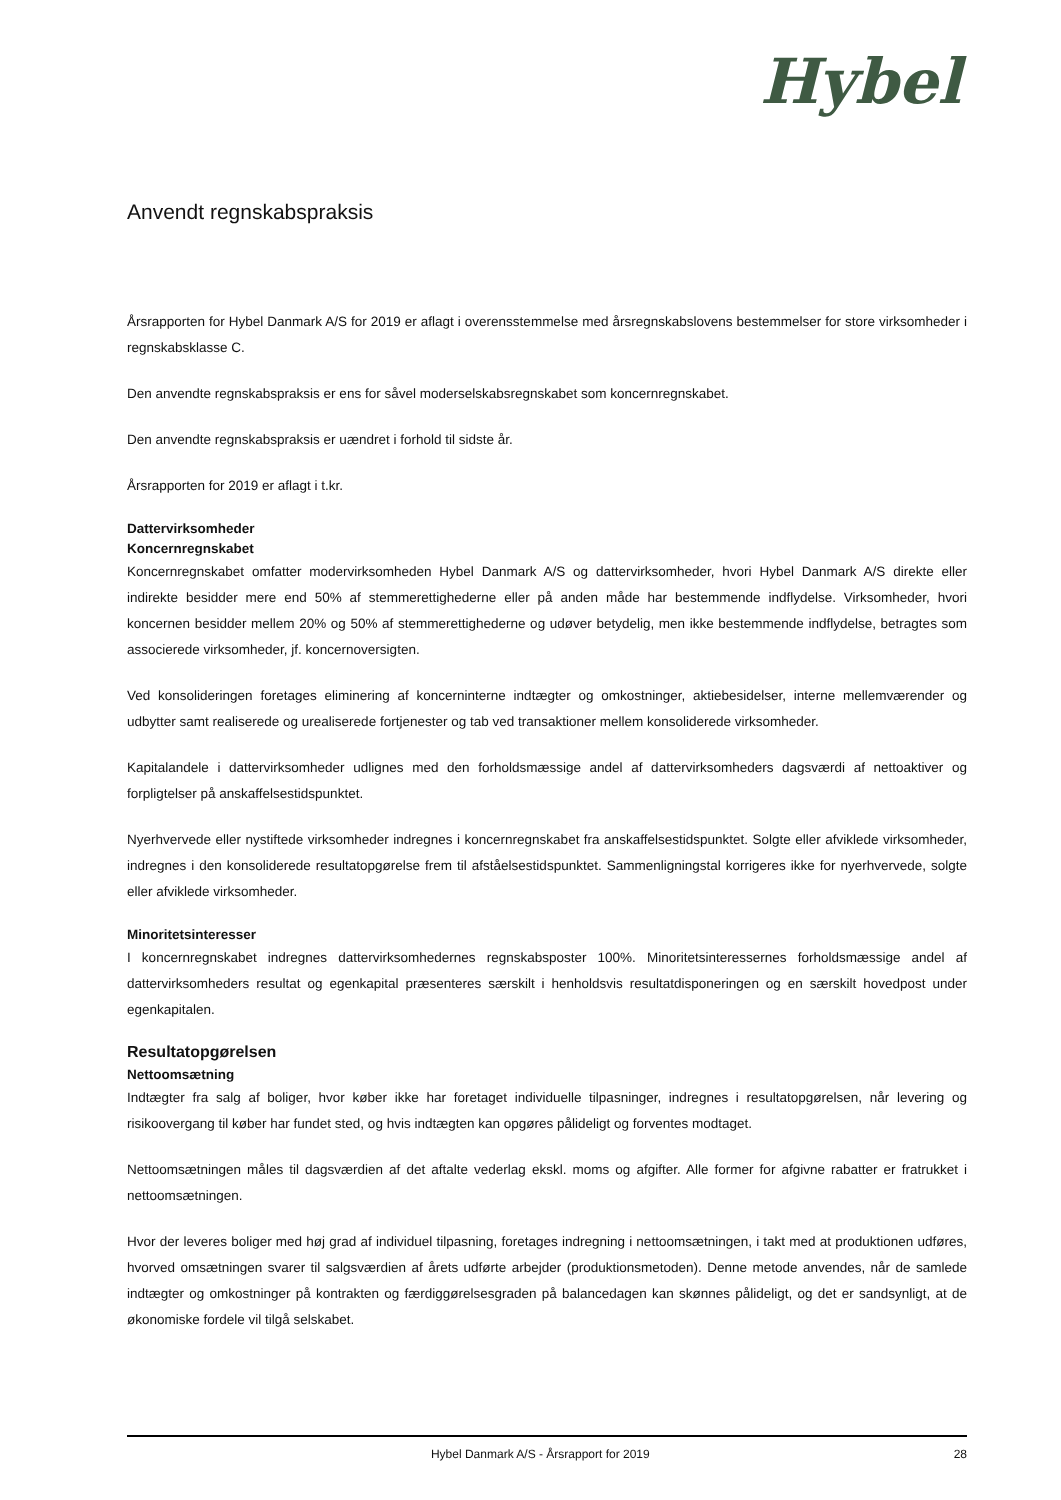Hybel
Anvendt regnskabspraksis
Årsrapporten for Hybel Danmark A/S for 2019 er aflagt i overensstemmelse med årsregnskabslovens bestemmelser for store virksomheder i regnskabsklasse C.
Den anvendte regnskabspraksis er ens for såvel moderselskabsregnskabet som koncernregnskabet.
Den anvendte regnskabspraksis er uændret i forhold til sidste år.
Årsrapporten for 2019 er aflagt i t.kr.
Dattervirksomheder
Koncernregnskabet
Koncernregnskabet omfatter modervirksomheden Hybel Danmark A/S og dattervirksomheder, hvori Hybel Danmark A/S direkte eller indirekte besidder mere end 50% af stemmerettighederne eller på anden måde har bestemmende indflydelse. Virksomheder, hvori koncernen besidder mellem 20% og 50% af stemmerettighederne og udøver betydelig, men ikke bestemmende indflydelse, betragtes som associerede virksomheder, jf. koncernoversigten.
Ved konsolideringen foretages eliminering af koncerninterne indtægter og omkostninger, aktiebesidelser, interne mellemværender og udbytter samt realiserede og urealiserede fortjenester og tab ved transaktioner mellem konsoliderede virksomheder.
Kapitalandele i dattervirksomheder udlignes med den forholdsmæssige andel af dattervirksomheders dagsværdi af nettoaktiver og forpligtelser på anskaffelsestidspunktet.
Nyerhvervede eller nystiftede virksomheder indregnes i koncernregnskabet fra anskaffelsestidspunktet. Solgte eller afviklede virksomheder, indregnes i den konsoliderede resultatopgørelse frem til afståelsestidspunktet. Sammenligningstal korrigeres ikke for nyerhvervede, solgte eller afviklede virksomheder.
Minoritetsinteresser
I koncernregnskabet indregnes dattervirksomhedernes regnskabsposter 100%. Minoritetsinteressernes forholdsmæssige andel af dattervirksomheders resultat og egenkapital præsenteres særskilt i henholdsvis resultatdisponeringen og en særskilt hovedpost under egenkapitalen.
Resultatopgørelsen
Nettoomsætning
Indtægter fra salg af boliger, hvor køber ikke har foretaget individuelle tilpasninger, indregnes i resultatopgørelsen, når levering og risikoovergang til køber har fundet sted, og hvis indtægten kan opgøres pålideligt og forventes modtaget.
Nettoomsætningen måles til dagsværdien af det aftalte vederlag ekskl. moms og afgifter. Alle former for afgivne rabatter er fratrukket i nettoomsætningen.
Hvor der leveres boliger med høj grad af individuel tilpasning, foretages indregning i nettoomsætningen, i takt med at produktionen udføres, hvorved omsætningen svarer til salgsværdien af årets udførte arbejder (produktionsmetoden). Denne metode anvendes, når de samlede indtægter og omkostninger på kontrakten og færdiggørelsesgraden på balancedagen kan skønnes pålideligt, og det er sandsynligt, at de økonomiske fordele vil tilgå selskabet.
Hybel Danmark A/S - Årsrapport for 2019 28